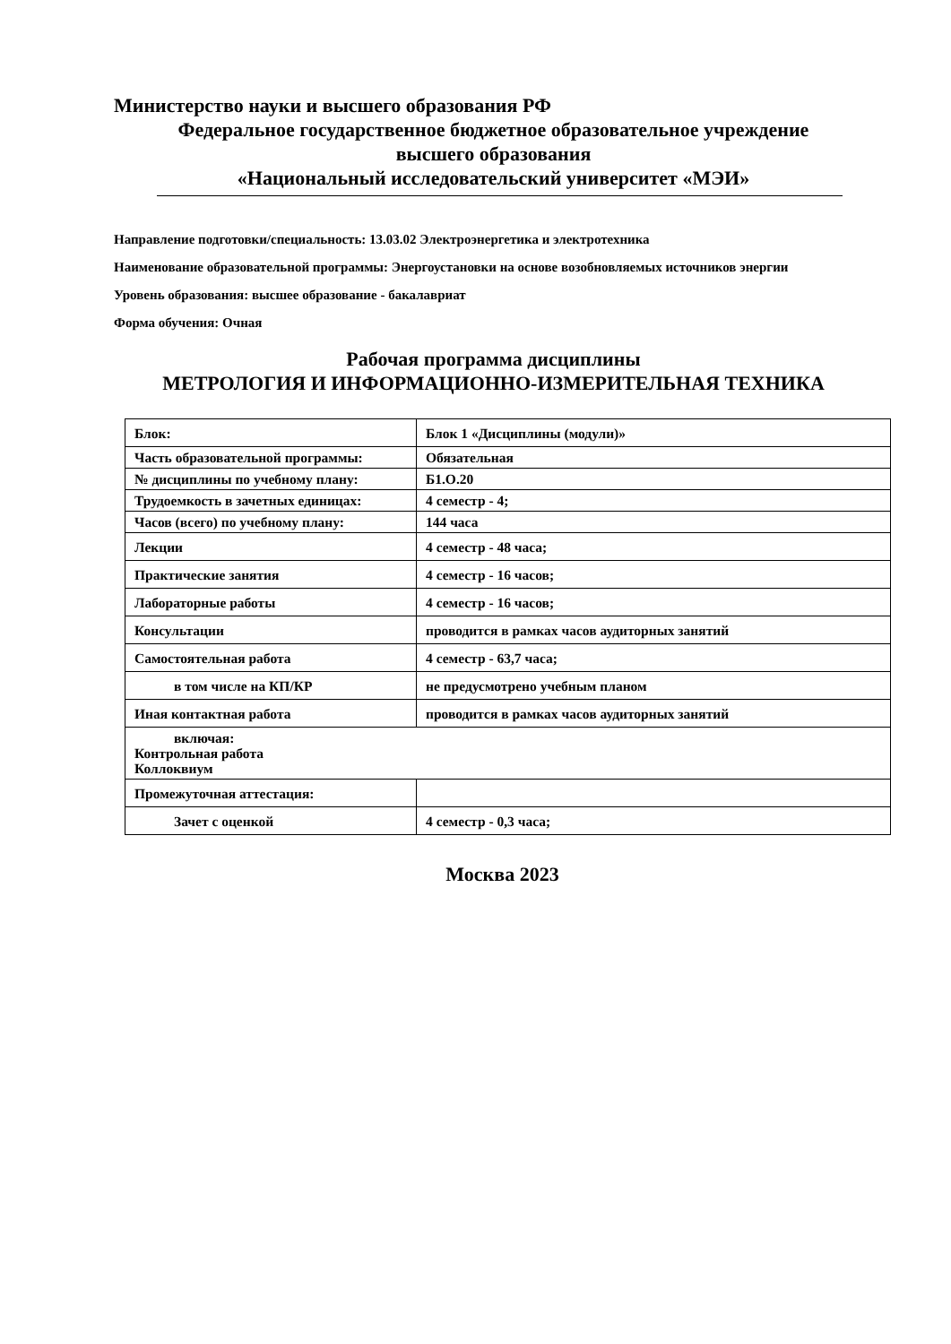Министерство науки и высшего образования РФ
Федеральное государственное бюджетное образовательное учреждение
высшего образования
«Национальный исследовательский университет «МЭИ»
Направление подготовки/специальность: 13.03.02 Электроэнергетика и электротехника
Наименование образовательной программы: Энергоустановки на основе возобновляемых источников энергии
Уровень образования: высшее образование - бакалавриат
Форма обучения: Очная
Рабочая программа дисциплины
МЕТРОЛОГИЯ И ИНФОРМАЦИОННО-ИЗМЕРИТЕЛЬНАЯ ТЕХНИКА
| Блок: | Блок 1 «Дисциплины (модули)» |
| Часть образовательной программы: | Обязательная |
| № дисциплины по учебному плану: | Б1.О.20 |
| Трудоемкость в зачетных единицах: | 4 семестр - 4; |
| Часов (всего) по учебному плану: | 144 часа |
| Лекции | 4 семестр - 48 часа; |
| Практические занятия | 4 семестр - 16 часов; |
| Лабораторные работы | 4 семестр - 16 часов; |
| Консультации | проводится в рамках часов аудиторных занятий |
| Самостоятельная работа | 4 семестр - 63,7 часа; |
| в том числе на КП/КР | не предусмотрено учебным планом |
| Иная контактная работа | проводится в рамках часов аудиторных занятий |
| включая: Контрольная работа Коллоквиум | |
| Промежуточная аттестация: | |
| Зачет с оценкой | 4 семестр - 0,3 часа; |
Москва 2023